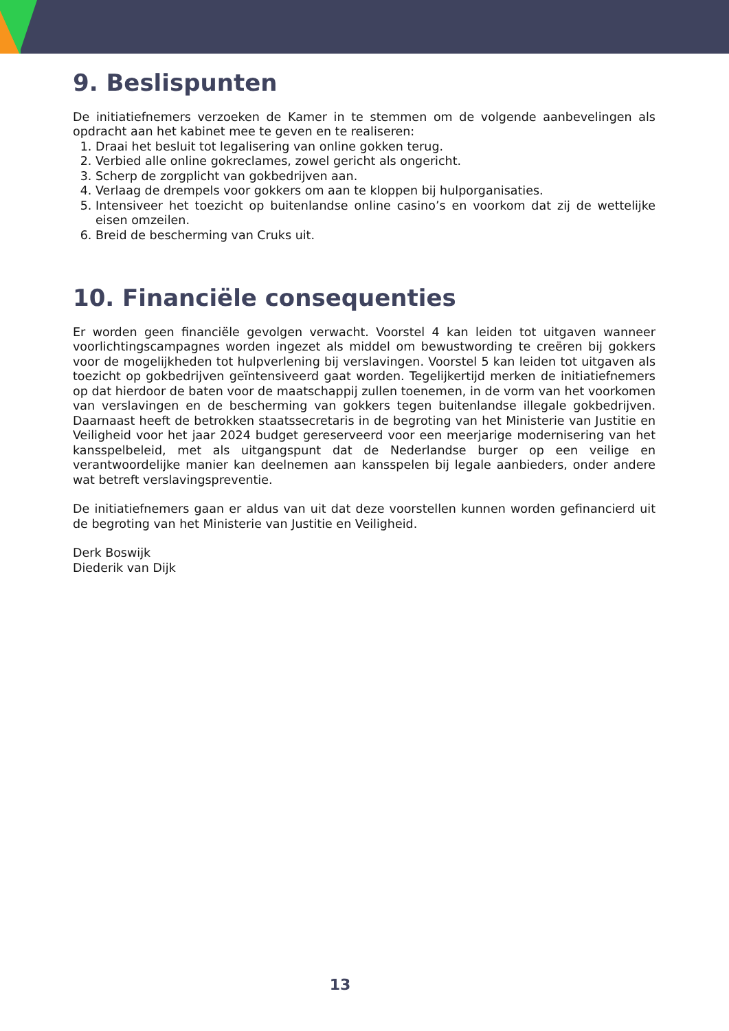9. Beslispunten
De initiatiefnemers verzoeken de Kamer in te stemmen om de volgende aanbevelingen als opdracht aan het kabinet mee te geven en te realiseren:
1. Draai het besluit tot legalisering van online gokken terug.
2. Verbied alle online gokreclames, zowel gericht als ongericht.
3. Scherp de zorgplicht van gokbedrijven aan.
4. Verlaag de drempels voor gokkers om aan te kloppen bij hulporganisaties.
5. Intensiveer het toezicht op buitenlandse online casino’s en voorkom dat zij de wettelijke eisen omzeilen.
6. Breid de bescherming van Cruks uit.
10. Financiële consequenties
Er worden geen financiële gevolgen verwacht. Voorstel 4 kan leiden tot uitgaven wanneer voorlichtingscampagnes worden ingezet als middel om bewustwording te creëren bij gokkers voor de mogelijkheden tot hulpverlening bij verslavingen. Voorstel 5 kan leiden tot uitgaven als toezicht op gokbedrijven geïntensiveerd gaat worden. Tegelijkertijd merken de initiatiefnemers op dat hierdoor de baten voor de maatschappij zullen toenemen, in de vorm van het voorkomen van verslavingen en de bescherming van gokkers tegen buitenlandse illegale gokbedrijven. Daarnaast heeft de betrokken staatssecretaris in de begroting van het Ministerie van Justitie en Veiligheid voor het jaar 2024 budget gereserveerd voor een meerjarige modernisering van het kansspelbeleid, met als uitgangspunt dat de Nederlandse burger op een veilige en verantwoordelijke manier kan deelnemen aan kansspelen bij legale aanbieders, onder andere wat betreft verslavingspreventie.
De initiatiefnemers gaan er aldus van uit dat deze voorstellen kunnen worden gefinancierd uit de begroting van het Ministerie van Justitie en Veiligheid.
Derk Boswijk
Diederik van Dijk
13